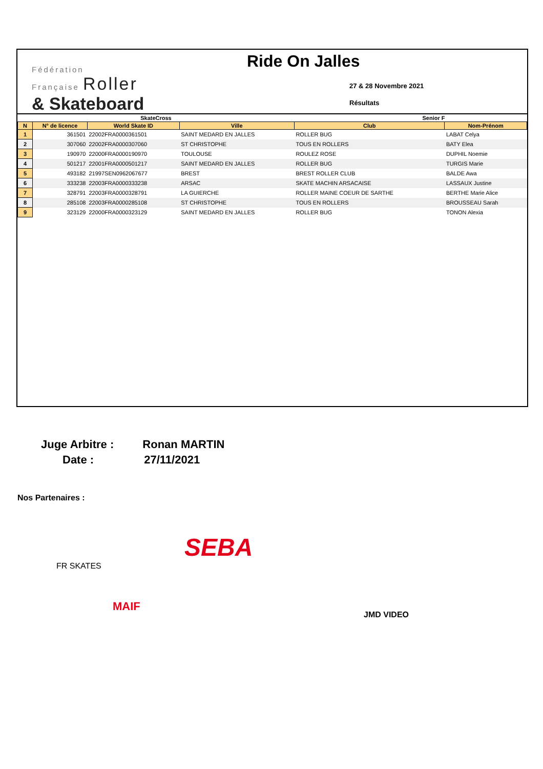Fédération
Française Roller
& Skateboard
Ride On Jalles
27 & 28 Novembre 2021
Résultats
| SkateCross | | | | Senior F | |
| --- | --- | --- | --- | --- | --- |
| N | N° de licence | World Skate ID | Ville | Club | Nom-Prénom |
| 1 | 361501 | 22002FRA0000361501 | SAINT MEDARD EN JALLES | ROLLER BUG | LABAT Celya |
| 2 | 307060 | 22002FRA0000307060 | ST CHRISTOPHE | TOUS EN ROLLERS | BATY Elea |
| 3 | 190970 | 22000FRA0000190970 | TOULOUSE | ROULEZ ROSE | DUPHIL Noemie |
| 4 | 501217 | 22001FRA0000501217 | SAINT MEDARD EN JALLES | ROLLER BUG | TURGIS Marie |
| 5 | 493182 | 21997SEN0962067677 | BREST | BREST ROLLER CLUB | BALDE Awa |
| 6 | 333238 | 22003FRA0000333238 | ARSAC | SKATE MACHIN ARSACAISE | LASSAUX Justine |
| 7 | 328791 | 22003FRA0000328791 | LA GUIERCHE | ROLLER MAINE COEUR DE SARTHE | BERTHE Marie Alice |
| 8 | 285108 | 22003FRA0000285108 | ST CHRISTOPHE | TOUS EN ROLLERS | BROUSSEAU Sarah |
| 9 | 323129 | 22000FRA0000323129 | SAINT MEDARD EN JALLES | ROLLER BUG | TONON Alexia |
Juge Arbitre : Ronan MARTIN
Date : 27/11/2021
Nos Partenaires :
FR SKATES
SEBA
MAIF
JMD VIDEO